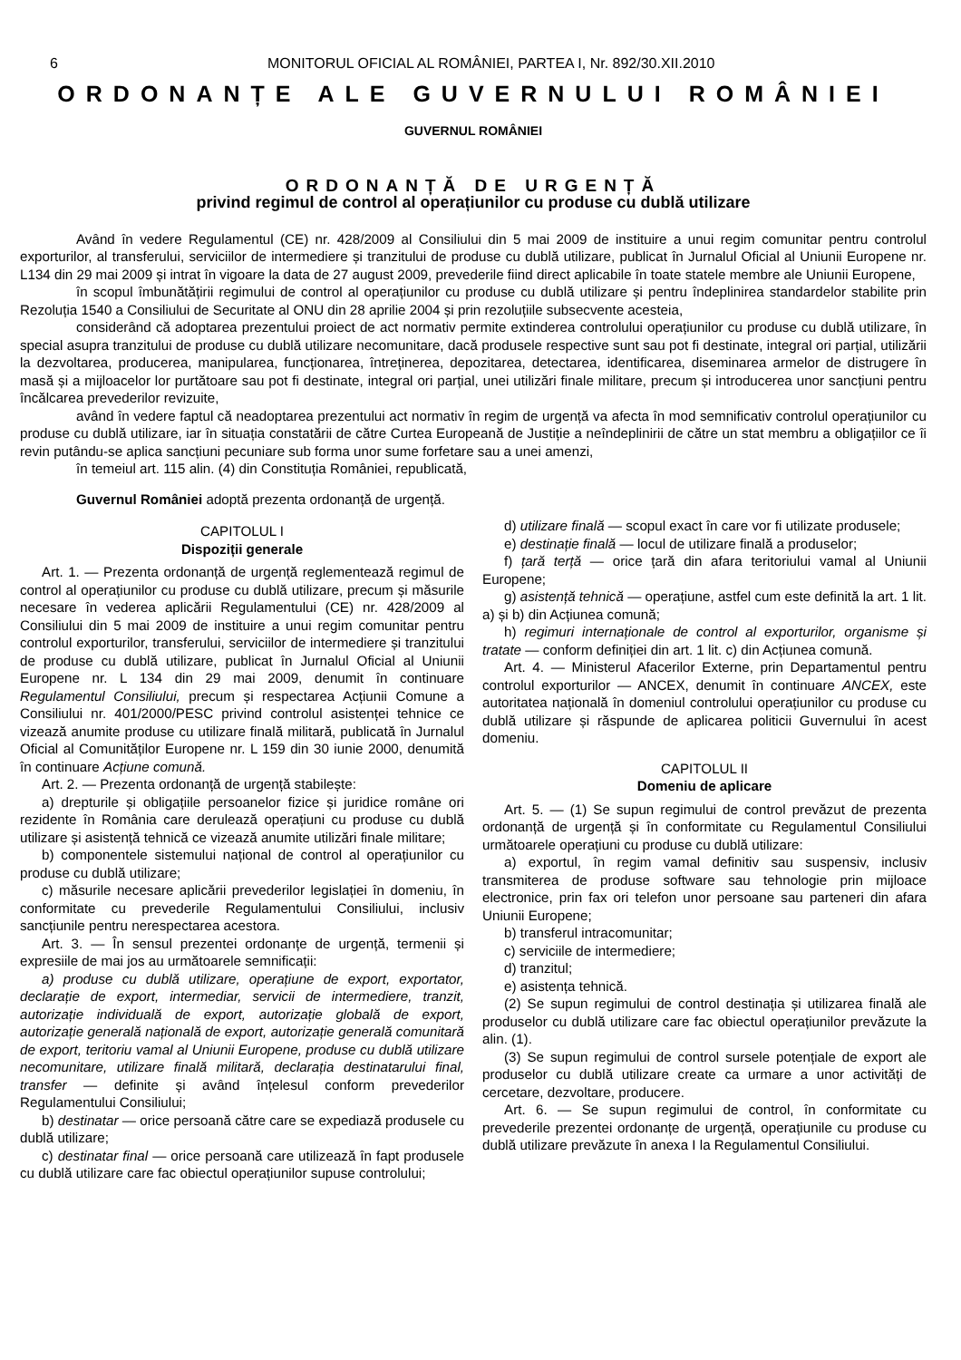6 MONITORUL OFICIAL AL ROMÂNIEI, PARTEA I, Nr. 892/30.XII.2010
ORDONANȚE ALE GUVERNULUI ROMÂNIEI
GUVERNUL ROMÂNIEI
ORDONANȚĂ DE URGENȚĂ
privind regimul de control al operațiunilor cu produse cu dublă utilizare
Având în vedere Regulamentul (CE) nr. 428/2009 al Consiliului din 5 mai 2009 de instituire a unui regim comunitar pentru controlul exporturilor, al transferului, serviciilor de intermediere și tranzitului de produse cu dublă utilizare, publicat în Jurnalul Oficial al Uniunii Europene nr. L134 din 29 mai 2009 și intrat în vigoare la data de 27 august 2009, prevederile fiind direct aplicabile în toate statele membre ale Uniunii Europene,
în scopul îmbunătățirii regimului de control al operațiunilor cu produse cu dublă utilizare și pentru îndeplinirea standardelor stabilite prin Rezoluția 1540 a Consiliului de Securitate al ONU din 28 aprilie 2004 și prin rezoluțiile subsecvente acesteia,
considerând că adoptarea prezentului proiect de act normativ permite extinderea controlului operațiunilor cu produse cu dublă utilizare, în special asupra tranzitului de produse cu dublă utilizare necomunitare, dacă produsele respective sunt sau pot fi destinate, integral ori parțial, utilizării la dezvoltarea, producerea, manipularea, funcționarea, întreținerea, depozitarea, detectarea, identificarea, diseminarea armelor de distrugere în masă și a mijloacelor lor purtătoare sau pot fi destinate, integral ori parțial, unei utilizări finale militare, precum și introducerea unor sancțiuni pentru încălcarea prevederilor revizuite,
având în vedere faptul că neadoptarea prezentului act normativ în regim de urgență va afecta în mod semnificativ controlul operațiunilor cu produse cu dublă utilizare, iar în situația constatării de către Curtea Europeană de Justiție a neîndeplinirii de către un stat membru a obligațiilor ce îi revin putându-se aplica sancțiuni pecuniare sub forma unor sume forfetare sau a unei amenzi,
în temeiul art. 115 alin. (4) din Constituția României, republicată,
Guvernul României adoptă prezenta ordonanță de urgență.
CAPITOLUL I
Dispoziții generale
Art. 1. — Prezenta ordonanță de urgență reglementează regimul de control al operațiunilor cu produse cu dublă utilizare, precum și măsurile necesare în vederea aplicării Regulamentului (CE) nr. 428/2009 al Consiliului din 5 mai 2009 de instituire a unui regim comunitar pentru controlul exporturilor, transferului, serviciilor de intermediere și tranzitului de produse cu dublă utilizare, publicat în Jurnalul Oficial al Uniunii Europene nr. L 134 din 29 mai 2009, denumit în continuare Regulamentul Consiliului, precum și respectarea Acțiunii Comune a Consiliului nr. 401/2000/PESC privind controlul asistenței tehnice ce vizează anumite produse cu utilizare finală militară, publicată în Jurnalul Oficial al Comunităților Europene nr. L 159 din 30 iunie 2000, denumită în continuare Acțiune comună.
Art. 2. — Prezenta ordonanță de urgență stabilește:
a) drepturile și obligațiile persoanelor fizice și juridice române ori rezidente în România care derulează operațiuni cu produse cu dublă utilizare și asistență tehnică ce vizează anumite utilizări finale militare;
b) componentele sistemului național de control al operațiunilor cu produse cu dublă utilizare;
c) măsurile necesare aplicării prevederilor legislației în domeniu, în conformitate cu prevederile Regulamentului Consiliului, inclusiv sancțiunile pentru nerespectarea acestora.
Art. 3. — În sensul prezentei ordonanțe de urgență, termenii și expresiile de mai jos au următoarele semnificații:
a) produse cu dublă utilizare, operațiune de export, exportator, declarație de export, intermediar, servicii de intermediere, tranzit, autorizație individuală de export, autorizație globală de export, autorizație generală națională de export, autorizație generală comunitară de export, teritoriu vamal al Uniunii Europene, produse cu dublă utilizare necomunitare, utilizare finală militară, declarația destinatarului final, transfer — definite și având înțelesul conform prevederilor Regulamentului Consiliului;
b) destinatar — orice persoană către care se expediază produsele cu dublă utilizare;
c) destinatar final — orice persoană care utilizează în fapt produsele cu dublă utilizare care fac obiectul operațiunilor supuse controlului;
d) utilizare finală — scopul exact în care vor fi utilizate produsele;
e) destinație finală — locul de utilizare finală a produselor;
f) țară terță — orice țară din afara teritoriului vamal al Uniunii Europene;
g) asistență tehnică — operațiune, astfel cum este definită la art. 1 lit. a) și b) din Acțiunea comună;
h) regimuri internaționale de control al exporturilor, organisme și tratate — conform definiției din art. 1 lit. c) din Acțiunea comună.
Art. 4. — Ministerul Afacerilor Externe, prin Departamentul pentru controlul exporturilor — ANCEX, denumit în continuare ANCEX, este autoritatea națională în domeniul controlului operațiunilor cu produse cu dublă utilizare și răspunde de aplicarea politicii Guvernului în acest domeniu.
CAPITOLUL II
Domeniu de aplicare
Art. 5. — (1) Se supun regimului de control prevăzut de prezenta ordonanță de urgență și în conformitate cu Regulamentul Consiliului următoarele operațiuni cu produse cu dublă utilizare:
a) exportul, în regim vamal definitiv sau suspensiv, inclusiv transmiterea de produse software sau tehnologie prin mijloace electronice, prin fax ori telefon unor persoane sau parteneri din afara Uniunii Europene;
b) transferul intracomunitar;
c) serviciile de intermediere;
d) tranzitul;
e) asistența tehnică.
(2) Se supun regimului de control destinația și utilizarea finală ale produselor cu dublă utilizare care fac obiectul operațiunilor prevăzute la alin. (1).
(3) Se supun regimului de control sursele potențiale de export ale produselor cu dublă utilizare create ca urmare a unor activități de cercetare, dezvoltare, producere.
Art. 6. — Se supun regimului de control, în conformitate cu prevederile prezentei ordonanțe de urgență, operațiunile cu produse cu dublă utilizare prevăzute în anexa I la Regulamentul Consiliului.